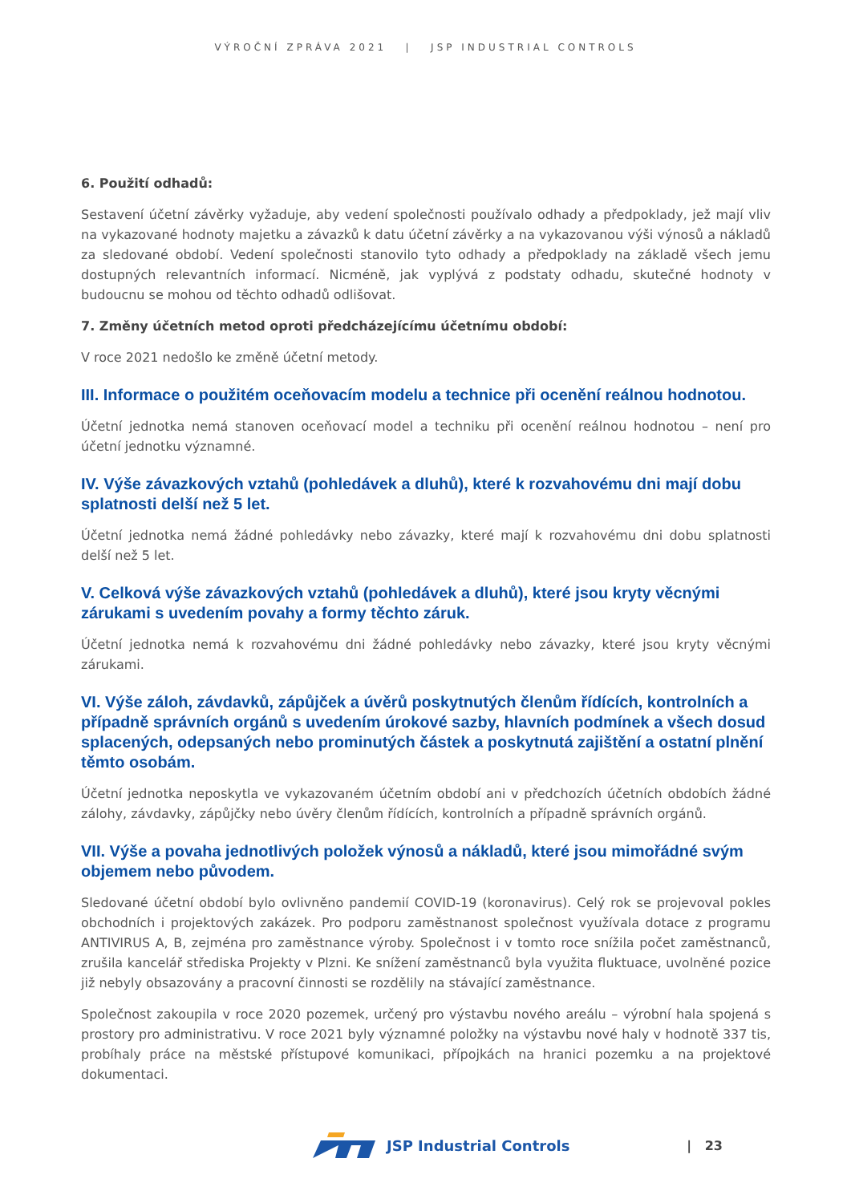VÝROČNÍ ZPRÁVA 2021 | JSP INDUSTRIAL CONTROLS
6. Použití odhadů:
Sestavení účetní závěrky vyžaduje, aby vedení společnosti používalo odhady a předpoklady, jež mají vliv na vykazované hodnoty majetku a závazků k datu účetní závěrky a na vykazovanou výši výnosů a nákladů za sledované období. Vedení společnosti stanovilo tyto odhady a předpoklady na základě všech jemu dostupných relevantních informací. Nicméně, jak vyplývá z podstaty odhadu, skutečné hodnoty v budoucnu se mohou od těchto odhadů odlišovat.
7. Změny účetních metod oproti předcházejícímu účetnímu období:
V roce 2021 nedošlo ke změně účetní metody.
III. Informace o použitém oceňovacím modelu a technice při ocenění reálnou hodnotou.
Účetní jednotka nemá stanoven oceňovací model a techniku při ocenění reálnou hodnotou – není pro účetní jednotku významné.
IV. Výše závazkových vztahů (pohledávek a dluhů), které k rozvahovému dni mají dobu splatnosti delší než 5 let.
Účetní jednotka nemá žádné pohledávky nebo závazky, které mají k rozvahovému dni dobu splatnosti delší než 5 let.
V. Celková výše závazkových vztahů (pohledávek a dluhů), které jsou kryty věcnými zárukami s uvedením povahy a formy těchto záruk.
Účetní jednotka nemá k rozvahovému dni žádné pohledávky nebo závazky, které jsou kryty věcnými zárukami.
VI. Výše záloh, závdavků, zápůjček a úvěrů poskytnutých členům řídících, kontrolních a případně správních orgánů s uvedením úrokové sazby, hlavních podmínek a všech dosud splacených, odepsaných nebo prominutých částek a poskytnutá zajištění a ostatní plnění těmto osobám.
Účetní jednotka neposkytla ve vykazovaném účetním období ani v předchozích účetních obdobích žádné zálohy, závdavky, zápůjčky nebo úvěry členům řídících, kontrolních a případně správních orgánů.
VII. Výše a povaha jednotlivých položek výnosů a nákladů, které jsou mimořádné svým objemem nebo původem.
Sledované účetní období bylo ovlivněno pandemií COVID-19 (koronavirus). Celý rok se projevoval pokles obchodních i projektových zakázek. Pro podporu zaměstnanost společnost využívala dotace z programu ANTIVIRUS A, B, zejména pro zaměstnance výroby. Společnost i v tomto roce snížila počet zaměstnanců, zrušila kancelář střediska Projekty v Plzni. Ke snížení zaměstnanců byla využita fluktuace, uvolněné pozice již nebyly obsazovány a pracovní činnosti se rozdělily na stávající zaměstnance.
Společnost zakoupila v roce 2020 pozemek, určený pro výstavbu nového areálu – výrobní hala spojená s prostory pro administrativu. V roce 2021 byly významné položky na výstavbu nové haly v hodnotě 337 tis, probíhaly práce na městské přístupové komunikaci, přípojkách na hranici pozemku a na projektové dokumentaci.
JSP Industrial Controls | 23